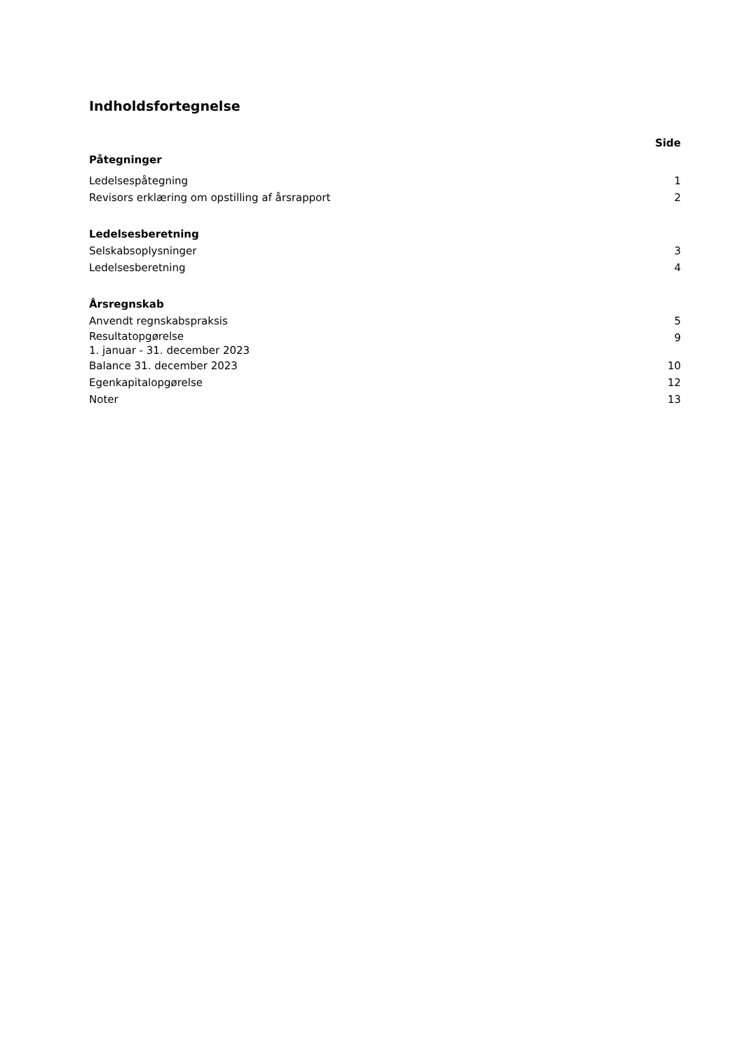Indholdsfortegnelse
| | Side |
| --- | --- |
| Påtegninger | |
| Ledelsespåtegning | 1 |
| Revisors erklæring om opstilling af årsrapport | 2 |
| Ledelsesberetning | |
| Selskabsoplysninger | 3 |
| Ledelsesberetning | 4 |
| Årsregnskab | |
| Anvendt regnskabspraksis | 5 |
| Resultatopgørelse 1. januar - 31. december 2023 | 9 |
| Balance 31. december 2023 | 10 |
| Egenkapitalopgørelse | 12 |
| Noter | 13 |